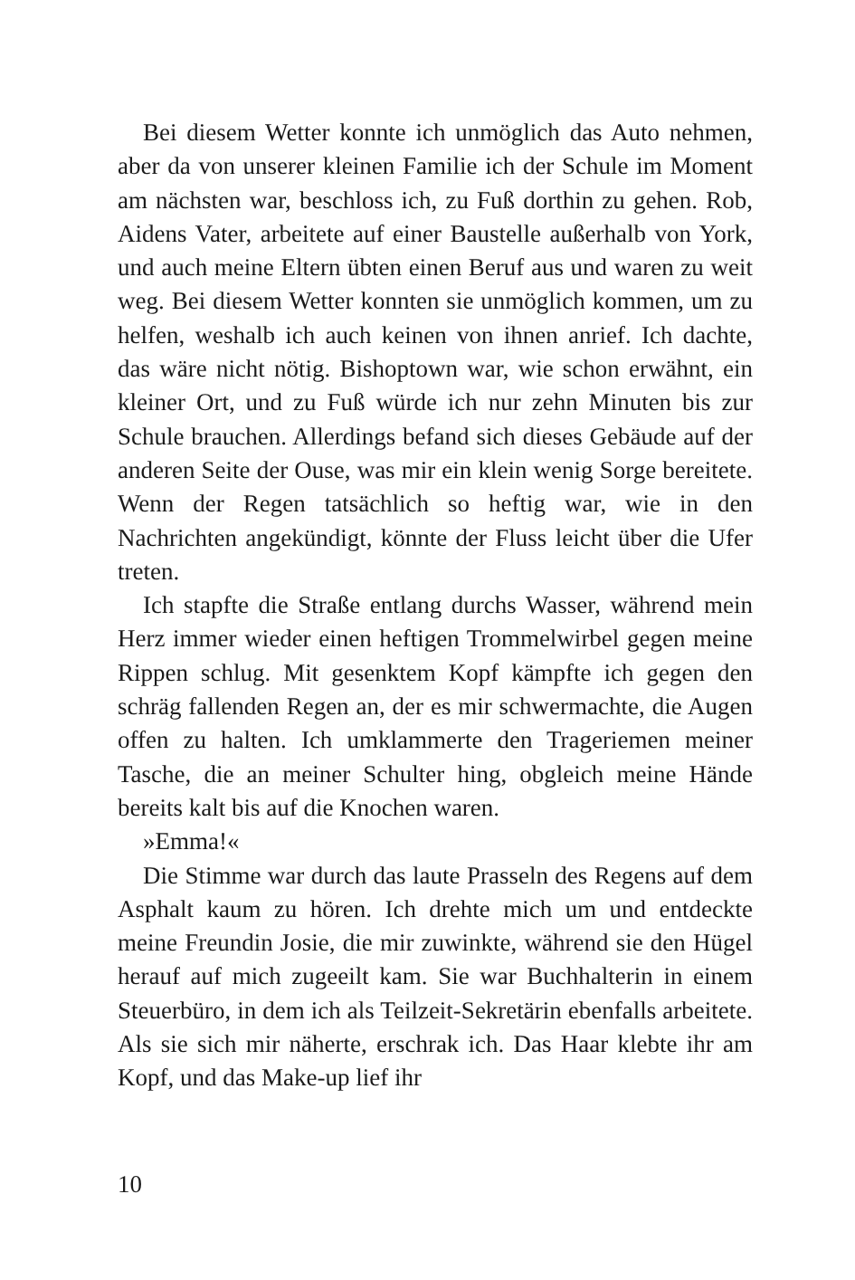Bei diesem Wetter konnte ich unmöglich das Auto nehmen, aber da von unserer kleinen Familie ich der Schule im Moment am nächsten war, beschloss ich, zu Fuß dorthin zu gehen. Rob, Aidens Vater, arbeitete auf einer Baustelle außerhalb von York, und auch meine Eltern übten einen Beruf aus und waren zu weit weg. Bei diesem Wetter konnten sie unmöglich kommen, um zu helfen, weshalb ich auch keinen von ihnen anrief. Ich dachte, das wäre nicht nötig. Bishoptown war, wie schon erwähnt, ein kleiner Ort, und zu Fuß würde ich nur zehn Minuten bis zur Schule brauchen. Allerdings befand sich dieses Gebäude auf der anderen Seite der Ouse, was mir ein klein wenig Sorge bereitete. Wenn der Regen tatsächlich so heftig war, wie in den Nachrichten angekündigt, könnte der Fluss leicht über die Ufer treten.
Ich stapfte die Straße entlang durchs Wasser, während mein Herz immer wieder einen heftigen Trommelwirbel gegen meine Rippen schlug. Mit gesenktem Kopf kämpfte ich gegen den schräg fallenden Regen an, der es mir schwermachte, die Augen offen zu halten. Ich umklammerte den Trageriemen meiner Tasche, die an meiner Schulter hing, obgleich meine Hände bereits kalt bis auf die Knochen waren.
»Emma!«
Die Stimme war durch das laute Prasseln des Regens auf dem Asphalt kaum zu hören. Ich drehte mich um und entdeckte meine Freundin Josie, die mir zuwinkte, während sie den Hügel herauf auf mich zugeeilt kam. Sie war Buchhalterin in einem Steuerbüro, in dem ich als Teilzeit-Sekretärin ebenfalls arbeitete. Als sie sich mir näherte, erschrak ich. Das Haar klebte ihr am Kopf, und das Make-up lief ihr
10